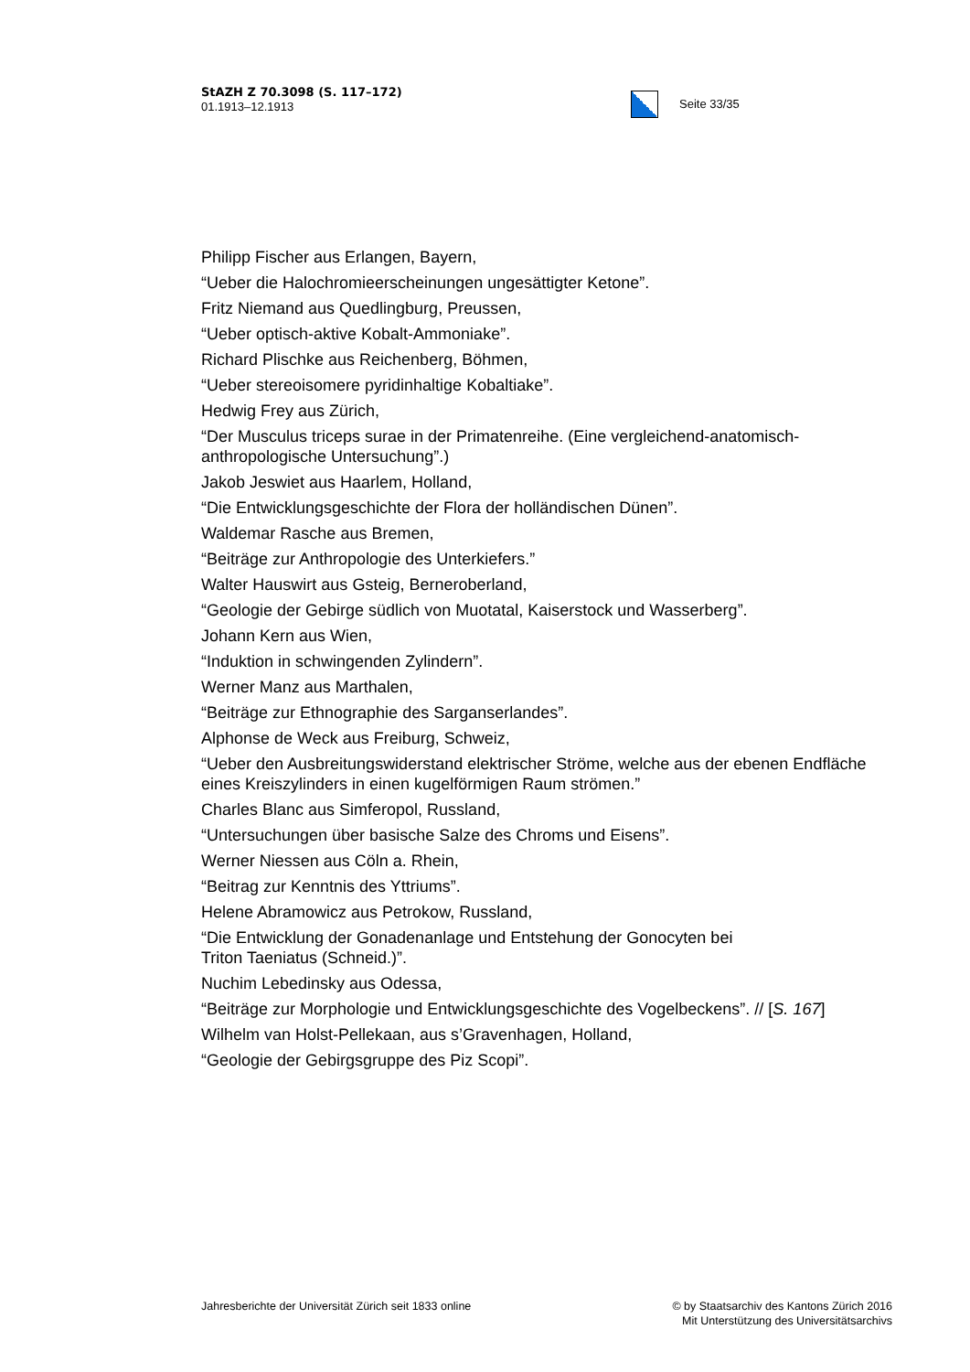StAZH Z 70.3098 (S. 117–172)
01.1913–12.1913
Seite 33/35
Philipp Fischer aus Erlangen, Bayern,
“Ueber die Halochromieerscheinungen ungesättigter Ketone”.
Fritz Niemand aus Quedlingburg, Preussen,
“Ueber optisch-aktive Kobalt-Ammoniake”.
Richard Plischke aus Reichenberg, Böhmen,
“Ueber stereoisomere pyridinhaltige Kobaltiake”.
Hedwig Frey aus Zürich,
“Der Musculus triceps surae in der Primatenreihe. (Eine vergleichend-anatomisch-anthropologische Untersuchung”.)
Jakob Jeswiet aus Haarlem, Holland,
“Die Entwicklungsgeschichte der Flora der holländischen Dünen”.
Waldemar Rasche aus Bremen,
“Beiträge zur Anthropologie des Unterkiefers.”
Walter Hauswirt aus Gsteig, Berneroberland,
“Geologie der Gebirge südlich von Muotatal, Kaiserstock und Wasserberg”.
Johann Kern aus Wien,
“Induktion in schwingenden Zylindern”.
Werner Manz aus Marthalen,
“Beiträge zur Ethnographie des Sarganserlandes”.
Alphonse de Weck aus Freiburg, Schweiz,
“Ueber den Ausbreitungswiderstand elektrischer Ströme, welche aus der ebenen Endfläche eines Kreiszylinders in einen kugelförmigen Raum strömen.”
Charles Blanc aus Simferopol, Russland,
“Untersuchungen über basische Salze des Chroms und Eisens”.
Werner Niessen aus Cöln a. Rhein,
“Beitrag zur Kenntnis des Yttriums”.
Helene Abramowicz aus Petrokow, Russland,
“Die Entwicklung der Gonadenanlage und Entstehung der Gonocyten bei
Triton Taeniatus (Schneid.)”.
Nuchim Lebedinsky aus Odessa,
“Beiträge zur Morphologie und Entwicklungsgeschichte des Vogelbeckens”. // [S. 167]
Wilhelm van Holst-Pellekaan, aus s’Gravenhagen, Holland,
“Geologie der Gebirgsgruppe des Piz Scopi”.
Jahresberichte der Universität Zürich seit 1833 online
© by Staatsarchiv des Kantons Zürich 2016
Mit Unterstützung des Universitätsarchivs